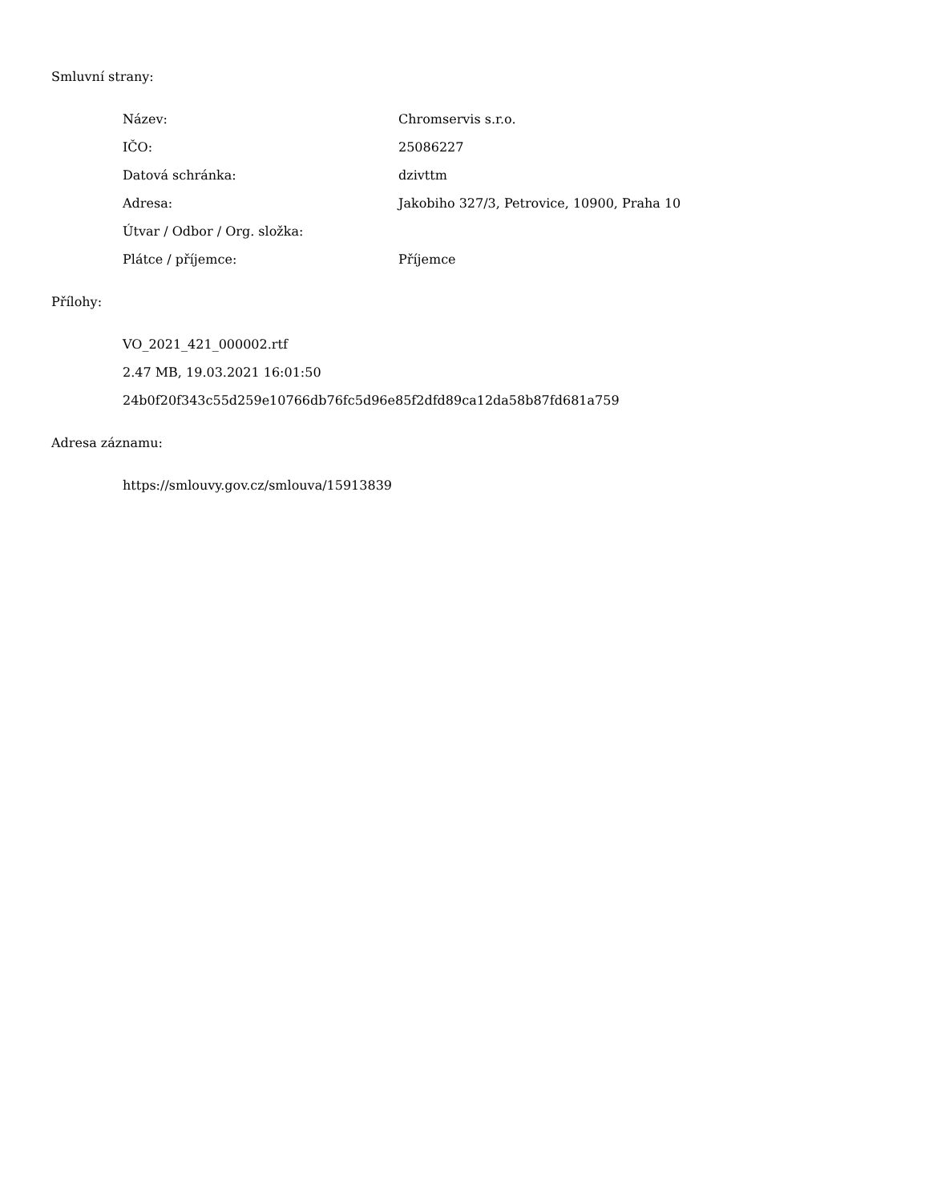Smluvní strany:
| Název: | Chromservis s.r.o. |
| IČO: | 25086227 |
| Datová schránka: | dzivttm |
| Adresa: | Jakobiho 327/3, Petrovice, 10900, Praha 10 |
| Útvar / Odbor / Org. složka: | |
| Plátce / příjemce: | Příjemce |
Přílohy:
VO_2021_421_000002.rtf
2.47 MB, 19.03.2021 16:01:50
24b0f20f343c55d259e10766db76fc5d96e85f2dfd89ca12da58b87fd681a759
Adresa záznamu:
https://smlouvy.gov.cz/smlouva/15913839